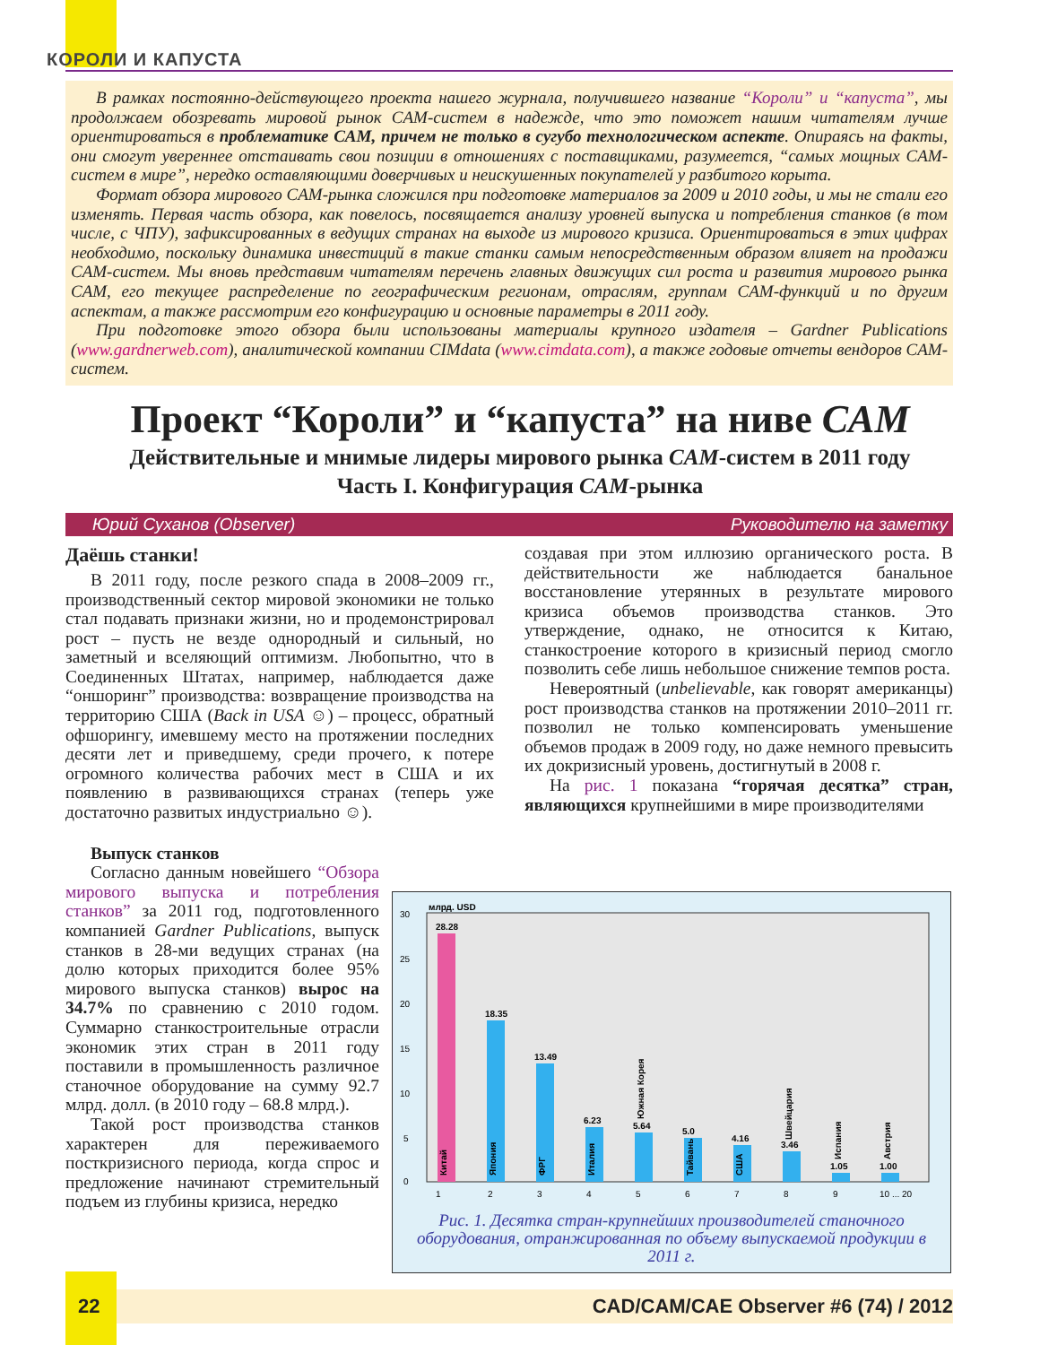КОРОЛИ И КАПУСТА
В рамках постоянно-действующего проекта нашего журнала, получившего название “Короли” и “капуста”, мы продолжаем обозревать мировой рынок CAM-систем в надежде, что это поможет нашим читателям лучше ориентироваться в проблематике CAM, причем не только в сугубо технологическом аспекте. Опираясь на факты, они смогут увереннее отстаивать свои позиции в отношениях с поставщиками, разумеется, “самых мощных CAM-систем в мире”, нередко оставляющими доверчивых и неискушенных покупателей у разбитого корыта.
Формат обзора мирового CAM-рынка сложился при подготовке материалов за 2009 и 2010 годы, и мы не стали его изменять. Первая часть обзора, как повелось, посвящается анализу уровней выпуска и потребления станков (в том числе, с ЧПУ), зафиксированных в ведущих странах на выходе из мирового кризиса. Ориентироваться в этих цифрах необходимо, поскольку динамика инвестиций в такие станки самым непосредственным образом влияет на продажи CAM-систем. Мы вновь представим читателям перечень главных движущих сил роста и развития мирового рынка CAM, его текущее распределение по географическим регионам, отраслям, группам CAM-функций и по другим аспектам, а также рассмотрим его конфигурацию и основные параметры в 2011 году.
При подготовке этого обзора были использованы материалы крупного издателя – Gardner Publications (www.gardnerweb.com), аналитической компании CIMdata (www.cimdata.com), а также годовые отчеты вендоров CAM-систем.
Проект “Короли” и “капуста” на ниве CAM
Действительные и мнимые лидеры мирового рынка CAM-систем в 2011 году
Часть I. Конфигурация CAM-рынка
Юрий Суханов (Observer) Руководителю на заметку
Даёшь станки!
В 2011 году, после резкого спада в 2008–2009 гг., производственный сектор мировой экономики не только стал подавать признаки жизни, но и продемонстрировал рост – пусть не везде однородный и сильный, но заметный и вселяющий оптимизм. Любопытно, что в Соединенных Штатах, например, наблюдается даже “оншоринг” производства: возвращение производства на территорию США (Back in USA ☺) – процесс, обратный офшорингу, имевшему место на протяжении последних десяти лет и приведшему, среди прочего, к потере огромного количества рабочих мест в США и их появлению в развивающихся странах (теперь уже достаточно развитых индустриально ☺).
Выпуск станков
Согласно данным новейшего “Обзора мирового выпуска и потребления станков” за 2011 год, подготовленного компанией Gardner Publications, выпуск станков в 28-ми ведущих странах (на долю которых приходится более 95% мирового выпуска станков) вырос на 34.7% по сравнению с 2010 годом. Суммарно станкостроительные отрасли экономик этих стран в 2011 году поставили в промышленность различное станочное оборудование на сумму 92.7 млрд. долл. (в 2010 году – 68.8 млрд.).
Такой рост производства станков характерен для переживаемого посткризисного периода, когда спрос и предложение начинают стремительный подъем из глубины кризиса, нередко
создавая при этом иллюзию органического роста. В действительности же наблюдается банальное восстановление утерянных в результате мирового кризиса объемов производства станков. Это утверждение, однако, не относится к Китаю, станкостроение которого в кризисный период смогло позволить себе лишь небольшое снижение темпов роста.
Невероятный (unbelievable, как говорят американцы) рост производства станков на протяжении 2010–2011 гг. позволил не только компенсировать уменьшение объемов продаж в 2009 году, но даже немного превысить их докризисный уровень, достигнутый в 2008 г.
На рис. 1 показана “горячая десятка” стран, являющихся крупнейшими в мире производителями
30
25
20
15
10
5
0
млрд. USD
28.28
Китай
18.35
Япония
13.49
ФРГ
6.23
Италия
5.64
Южная Корея
5.0
Тайвань
4.16
США
3.46
Швейцария
1.05
Испания
1.00
Австрия
1
2
3
4
5
6
7
8
9
10 ... 20
Рис. 1. Десятка стран-крупнейших производителей станочного оборудования, отранжированная по объему выпускаемой продукции в 2011 г.
22 CAD/CAM/CAE Observer #6 (74) / 2012